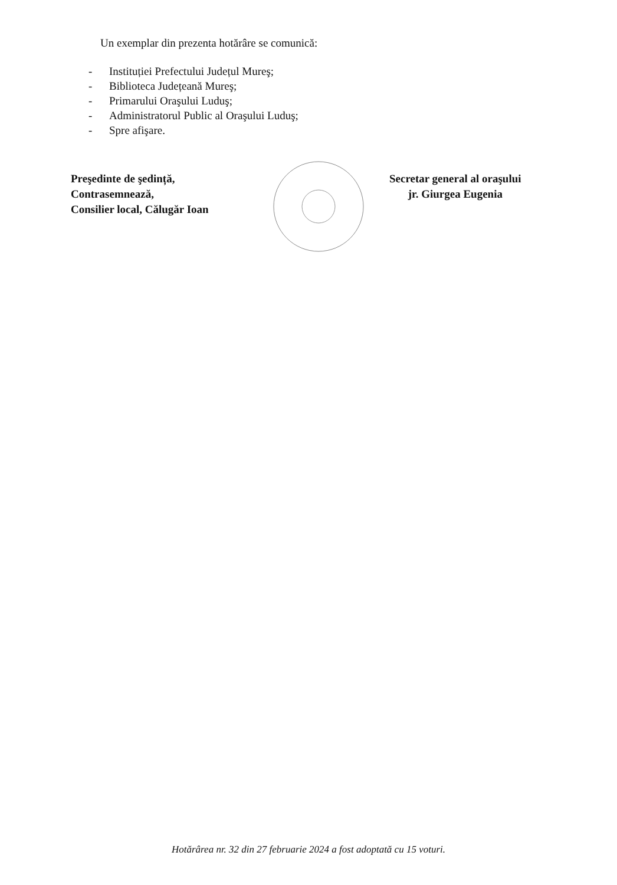Un exemplar din prezenta hotărâre se comunică:
- Instituției Prefectului Județul Mureş;
- Biblioteca Județeană Mureş;
- Primarului Oraşului Luduş;
- Administratorul Public al Oraşului Luduş;
- Spre afişare.
Preşedinte de şedință,
Contrasemnează,
Consilier local, Călugăr Ioan
Secretar general al oraşului
jr. Giurgea Eugenia
Hotărârea nr. 32 din 27 februarie 2024 a fost adoptată cu 15 voturi.